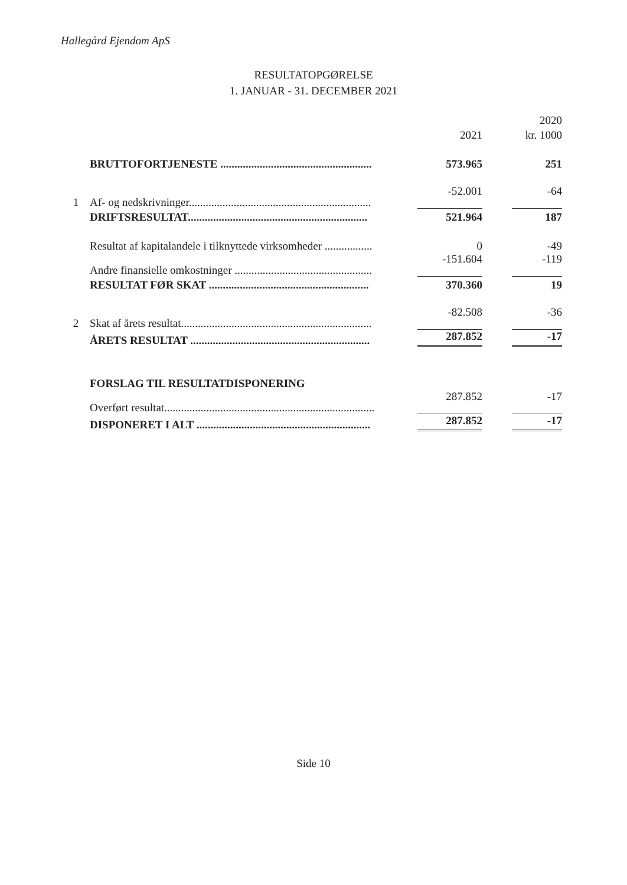Hallegård Ejendom ApS
RESULTATOPGØRELSE
1. JANUAR - 31. DECEMBER 2021
| | | | 2020 |
| | | 2021 | kr. 1000 |
| | BRUTTOFORTJENESTE ...................................................... | 573.965 | 251 |
| 1 | Af- og nedskrivninger................................................................. | -52.001 | -64 |
| | DRIFTSRESULTAT................................................................ | 521.964 | 187 |
| | Resultat af kapitalandele i tilknyttede virksomheder ................. | 0 | -49 |
| | Andre finansielle omkostninger ................................................. | -151.604 | -119 |
| | RESULTAT FØR SKAT ......................................................... | 370.360 | 19 |
| 2 | Skat af årets resultat.................................................................... | -82.508 | -36 |
| | ÅRETS RESULTAT ................................................................ | 287.852 | -17 |
| | FORSLAG TIL RESULTATDISPONERING | | |
| | Overført resultat........................................................................... | 287.852 | -17 |
| | DISPONERET I ALT .............................................................. | 287.852 | -17 |
Side 10